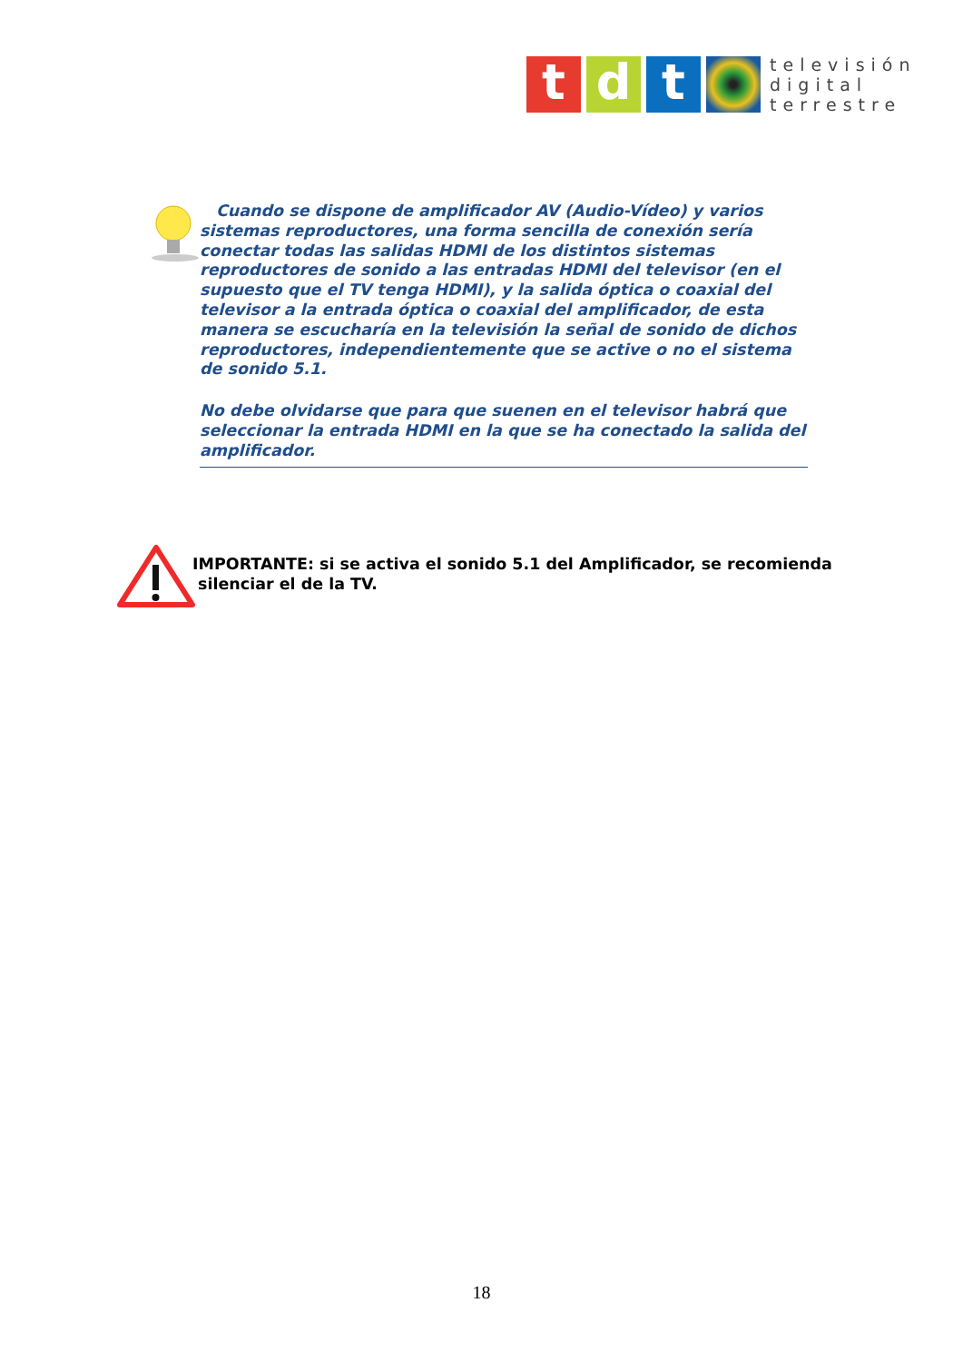t d t
televisión
digital
terrestre
Cuando se dispone de amplificador AV (Audio-Vídeo) y varios sistemas reproductores, una forma sencilla de conexión sería conectar todas las salidas HDMI de los distintos sistemas reproductores de sonido a las entradas HDMI del televisor (en el supuesto que el TV tenga HDMI), y la salida óptica o coaxial del televisor a la entrada óptica o coaxial del amplificador, de esta manera se escucharía en la televisión la señal de sonido de dichos reproductores, independientemente que se active o no el sistema de sonido 5.1.
No debe olvidarse que para que suenen en el televisor habrá que seleccionar la entrada HDMI en la que se ha conectado la salida del amplificador.
IMPORTANTE: si se activa el sonido 5.1 del Amplificador, se recomienda
silenciar el de la TV.
18